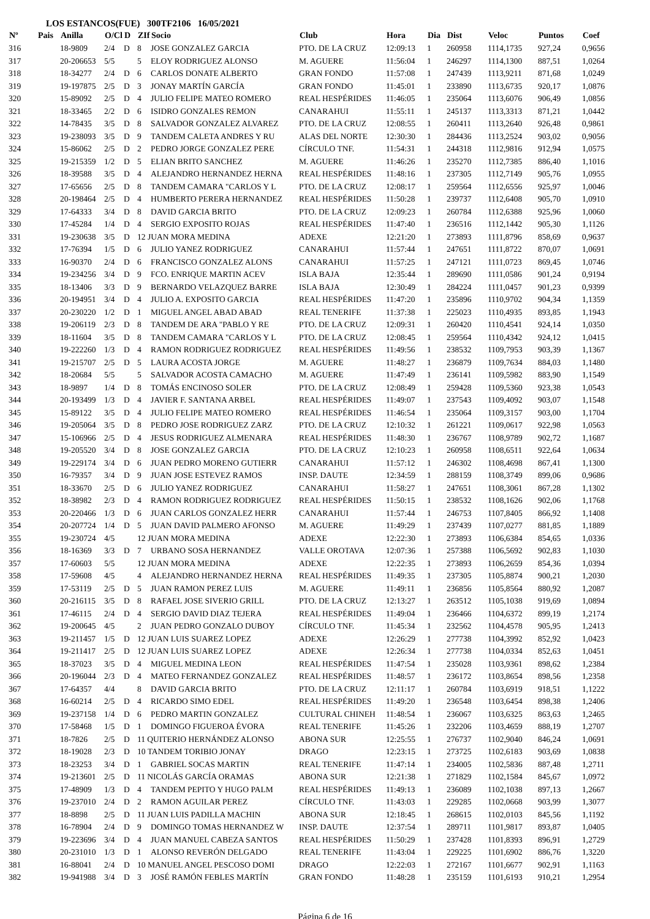LOS ESTANCOS(FUE) 300TF2106 16/05/2021
| Nº | Pais | Anilla | O/Cl | D | ZIf | Socio | Club | Hora | Dia | Dist | Veloc | Puntos | Coef |
| --- | --- | --- | --- | --- | --- | --- | --- | --- | --- | --- | --- | --- | --- |
| 316 | | 18-9809 | 2/4 | D | 8 | JOSE GONZALEZ GARCIA | PTO. DE LA CRUZ | 12:09:13 | 1 | 260958 | 1114,1735 | 927,24 | 0,9656 |
| 317 | | 20-206653 | 5/5 | | 5 | ELOY RODRIGUEZ ALONSO | M. AGUERE | 11:56:04 | 1 | 246297 | 1114,1300 | 887,51 | 1,0264 |
| 318 | | 18-34277 | 2/4 | D | 6 | CARLOS DONATE ALBERTO | GRAN FONDO | 11:57:08 | 1 | 247439 | 1113,9211 | 871,68 | 1,0249 |
| 319 | | 19-197875 | 2/5 | D | 3 | JONAY MARTÍN GARCÍA | GRAN FONDO | 11:45:01 | 1 | 233890 | 1113,6735 | 920,17 | 1,0876 |
| 320 | | 15-89092 | 2/5 | D | 4 | JULIO FELIPE MATEO ROMERO | REAL HESPÉRIDES | 11:46:05 | 1 | 235064 | 1113,6076 | 906,49 | 1,0856 |
| 321 | | 18-33465 | 2/2 | D | 6 | ISIDRO GONZALES REMON | CANARAHUI | 11:55:11 | 1 | 245137 | 1113,3313 | 871,21 | 1,0442 |
| 322 | | 14-78435 | 3/5 | D | 8 | SALVADOR GONZALEZ ALVAREZ | PTO. DE LA CRUZ | 12:08:55 | 1 | 260411 | 1113,2640 | 926,48 | 0,9861 |
| 323 | | 19-238093 | 3/5 | D | 9 | TANDEM CALETA ANDRES Y RU | ALAS DEL NORTE | 12:30:30 | 1 | 284436 | 1113,2524 | 903,02 | 0,9056 |
| 324 | | 15-86062 | 2/5 | D | 2 | PEDRO JORGE GONZALEZ PERE | CÍRCULO TNF. | 11:54:31 | 1 | 244318 | 1112,9816 | 912,94 | 1,0575 |
| 325 | | 19-215359 | 1/2 | D | 5 | ELIAN BRITO SANCHEZ | M. AGUERE | 11:46:26 | 1 | 235270 | 1112,7385 | 886,40 | 1,1016 |
| 326 | | 18-39588 | 3/5 | D | 4 | ALEJANDRO HERNANDEZ HERNA | REAL HESPÉRIDES | 11:48:16 | 1 | 237305 | 1112,7149 | 905,76 | 1,0955 |
| 327 | | 17-65656 | 2/5 | D | 8 | TANDEM CAMARA "CARLOS Y L | PTO. DE LA CRUZ | 12:08:17 | 1 | 259564 | 1112,6556 | 925,97 | 1,0046 |
| 328 | | 20-198464 | 2/5 | D | 4 | HUMBERTO PERERA HERNANDEZ | REAL HESPÉRIDES | 11:50:28 | 1 | 239737 | 1112,6408 | 905,70 | 1,0910 |
| 329 | | 17-64333 | 3/4 | D | 8 | DAVID GARCIA BRITO | PTO. DE LA CRUZ | 12:09:23 | 1 | 260784 | 1112,6388 | 925,96 | 1,0060 |
| 330 | | 17-45284 | 1/4 | D | 4 | SERGIO EXPOSITO ROJAS | REAL HESPÉRIDES | 11:47:40 | 1 | 236516 | 1112,1442 | 905,30 | 1,1126 |
| 331 | | 19-230638 | 3/5 | D | 12 JUAN MORA MEDINA | | ADEXE | 12:21:20 | 1 | 273893 | 1111,8796 | 858,69 | 0,9637 |
| 332 | | 17-76394 | 1/5 | D | 6 | JULIO YANEZ RODRIGUEZ | CANARAHUI | 11:57:44 | 1 | 247651 | 1111,8722 | 870,07 | 1,0691 |
| 333 | | 16-90370 | 2/4 | D | 6 | FRANCISCO GONZALEZ ALONS | CANARAHUI | 11:57:25 | 1 | 247121 | 1111,0723 | 869,45 | 1,0746 |
| 334 | | 19-234256 | 3/4 | D | 9 | FCO. ENRIQUE MARTIN ACEV | ISLA BAJA | 12:35:44 | 1 | 289690 | 1111,0586 | 901,24 | 0,9194 |
| 335 | | 18-13406 | 3/3 | D | 9 | BERNARDO VELAZQUEZ BARRE | ISLA BAJA | 12:30:49 | 1 | 284224 | 1111,0457 | 901,23 | 0,9399 |
| 336 | | 20-194951 | 3/4 | D | 4 | JULIO A. EXPOSITO GARCIA | REAL HESPÉRIDES | 11:47:20 | 1 | 235896 | 1110,9702 | 904,34 | 1,1359 |
| 337 | | 20-230220 | 1/2 | D | 1 | MIGUEL ANGEL ABAD ABAD | REAL TENERIFE | 11:37:38 | 1 | 225023 | 1110,4935 | 893,85 | 1,1943 |
| 338 | | 19-206119 | 2/3 | D | 8 | TANDEM DE ARA "PABLO Y RE | PTO. DE LA CRUZ | 12:09:31 | 1 | 260420 | 1110,4541 | 924,14 | 1,0350 |
| 339 | | 18-11604 | 3/5 | D | 8 | TANDEM CAMARA "CARLOS Y L | PTO. DE LA CRUZ | 12:08:45 | 1 | 259564 | 1110,4342 | 924,12 | 1,0415 |
| 340 | | 19-222260 | 1/3 | D | 4 | RAMON RODRIGUEZ RODRIGUEZ | REAL HESPÉRIDES | 11:49:56 | 1 | 238532 | 1109,7953 | 903,39 | 1,1367 |
| 341 | | 19-215707 | 2/5 | D | 5 | LAURA ACOSTA JORGE | M. AGUERE | 11:48:27 | 1 | 236879 | 1109,7634 | 884,03 | 1,1480 |
| 342 | | 18-20684 | 5/5 | | 5 | SALVADOR ACOSTA CAMACHO | M. AGUERE | 11:47:49 | 1 | 236141 | 1109,5982 | 883,90 | 1,1549 |
| 343 | | 18-9897 | 1/4 | D | 8 | TOMÁS ENCINOSO SOLER | PTO. DE LA CRUZ | 12:08:49 | 1 | 259428 | 1109,5360 | 923,38 | 1,0543 |
| 344 | | 20-193499 | 1/3 | D | 4 | JAVIER F. SANTANA ARBEL | REAL HESPÉRIDES | 11:49:07 | 1 | 237543 | 1109,4092 | 903,07 | 1,1548 |
| 345 | | 15-89122 | 3/5 | D | 4 | JULIO FELIPE MATEO ROMERO | REAL HESPÉRIDES | 11:46:54 | 1 | 235064 | 1109,3157 | 903,00 | 1,1704 |
| 346 | | 19-205064 | 3/5 | D | 8 | PEDRO JOSE RODRIGUEZ ZARZ | PTO. DE LA CRUZ | 12:10:32 | 1 | 261221 | 1109,0617 | 922,98 | 1,0563 |
| 347 | | 15-106966 | 2/5 | D | 4 | JESUS RODRIGUEZ ALMENARA | REAL HESPÉRIDES | 11:48:30 | 1 | 236767 | 1108,9789 | 902,72 | 1,1687 |
| 348 | | 19-205520 | 3/4 | D | 8 | JOSE GONZALEZ GARCIA | PTO. DE LA CRUZ | 12:10:23 | 1 | 260958 | 1108,6511 | 922,64 | 1,0634 |
| 349 | | 19-229174 | 3/4 | D | 6 | JUAN PEDRO MORENO GUTIERR | CANARAHUI | 11:57:12 | 1 | 246302 | 1108,4698 | 867,41 | 1,1300 |
| 350 | | 16-79357 | 3/4 | D | 9 | JUAN JOSE ESTEVEZ RAMOS | INSP. DAUTE | 12:34:59 | 1 | 288159 | 1108,3749 | 899,06 | 0,9686 |
| 351 | | 18-33670 | 2/5 | D | 6 | JULIO YANEZ RODRIGUEZ | CANARAHUI | 11:58:27 | 1 | 247651 | 1108,3061 | 867,28 | 1,1302 |
| 352 | | 18-38982 | 2/3 | D | 4 | RAMON RODRIGUEZ RODRIGUEZ | REAL HESPÉRIDES | 11:50:15 | 1 | 238532 | 1108,1626 | 902,06 | 1,1768 |
| 353 | | 20-220466 | 1/3 | D | 6 | JUAN CARLOS GONZALEZ HERR | CANARAHUI | 11:57:44 | 1 | 246753 | 1107,8405 | 866,92 | 1,1408 |
| 354 | | 20-207724 | 1/4 | D | 5 | JUAN DAVID PALMERO AFONSO | M. AGUERE | 11:49:29 | 1 | 237439 | 1107,0277 | 881,85 | 1,1889 |
| 355 | | 19-230724 | 4/5 | | 12 JUAN MORA MEDINA | | ADEXE | 12:22:30 | 1 | 273893 | 1106,6384 | 854,65 | 1,0336 |
| 356 | | 18-16369 | 3/3 | D | 7 | URBANO SOSA HERNANDEZ | VALLE OROTAVA | 12:07:36 | 1 | 257388 | 1106,5692 | 902,83 | 1,1030 |
| 357 | | 17-60603 | 5/5 | | 12 JUAN MORA MEDINA | | ADEXE | 12:22:35 | 1 | 273893 | 1106,2659 | 854,36 | 1,0394 |
| 358 | | 17-59608 | 4/5 | | 4 | ALEJANDRO HERNANDEZ HERNA | REAL HESPÉRIDES | 11:49:35 | 1 | 237305 | 1105,8874 | 900,21 | 1,2030 |
| 359 | | 17-53119 | 2/5 | D | 5 | JUAN RAMON PEREZ LUIS | M. AGUERE | 11:49:11 | 1 | 236856 | 1105,8564 | 880,92 | 1,2087 |
| 360 | | 20-216115 | 3/5 | D | 8 | RAFAEL JOSE SIVERIO GRILL | PTO. DE LA CRUZ | 12:13:27 | 1 | 263512 | 1105,1038 | 919,69 | 1,0894 |
| 361 | | 17-46115 | 2/4 | D | 4 | SERGIO DAVID DIAZ TEJERA | REAL HESPÉRIDES | 11:49:04 | 1 | 236466 | 1104,6372 | 899,19 | 1,2174 |
| 362 | | 19-200645 | 4/5 | | 2 | JUAN PEDRO GONZALO DUBOY | CÍRCULO TNF. | 11:45:34 | 1 | 232562 | 1104,4578 | 905,95 | 1,2413 |
| 363 | | 19-211457 | 1/5 | D | 12 JUAN LUIS SUAREZ LOPEZ | | ADEXE | 12:26:29 | 1 | 277738 | 1104,3992 | 852,92 | 1,0423 |
| 364 | | 19-211417 | 2/5 | D | 12 JUAN LUIS SUAREZ LOPEZ | | ADEXE | 12:26:34 | 1 | 277738 | 1104,0334 | 852,63 | 1,0451 |
| 365 | | 18-37023 | 3/5 | D | 4 | MIGUEL MEDINA LEON | REAL HESPÉRIDES | 11:47:54 | 1 | 235028 | 1103,9361 | 898,62 | 1,2384 |
| 366 | | 20-196044 | 2/3 | D | 4 | MATEO FERNANDEZ GONZALEZ | REAL HESPÉRIDES | 11:48:57 | 1 | 236172 | 1103,8654 | 898,56 | 1,2358 |
| 367 | | 17-64357 | 4/4 | | 8 | DAVID GARCIA BRITO | PTO. DE LA CRUZ | 12:11:17 | 1 | 260784 | 1103,6919 | 918,51 | 1,1222 |
| 368 | | 16-60214 | 2/5 | D | 4 | RICARDO SIMO EDEL | REAL HESPÉRIDES | 11:49:20 | 1 | 236548 | 1103,6454 | 898,38 | 1,2406 |
| 369 | | 19-237158 | 1/4 | D | 6 | PEDRO MARTIN GONZALEZ | CULTURAL CHINEH | 11:48:54 | 1 | 236067 | 1103,6325 | 863,63 | 1,2465 |
| 370 | | 17-58468 | 1/5 | D | 1 | DOMINGO FIGUEROA ÉVORA | REAL TENERIFE | 11:45:26 | 1 | 232206 | 1103,4659 | 888,19 | 1,2707 |
| 371 | | 18-7826 | 2/5 | D | 11 QUITERIO HERNÁNDEZ ALONSO | | ABONA SUR | 12:25:55 | 1 | 276737 | 1102,9040 | 846,24 | 1,0691 |
| 372 | | 18-19028 | 2/3 | D | 10 TANDEM TORIBIO JONAY | | DRAGO | 12:23:15 | 1 | 273725 | 1102,6183 | 903,69 | 1,0838 |
| 373 | | 18-23253 | 3/4 | D | 1 | GABRIEL SOCAS MARTIN | REAL TENERIFE | 11:47:14 | 1 | 234005 | 1102,5836 | 887,48 | 1,2711 |
| 374 | | 19-213601 | 2/5 | D | 11 NICOLÁS GARCÍA ORAMAS | | ABONA SUR | 12:21:38 | 1 | 271829 | 1102,1584 | 845,67 | 1,0972 |
| 375 | | 17-48909 | 1/3 | D | 4 | TANDEM PEPITO Y HUGO PALM | REAL HESPÉRIDES | 11:49:13 | 1 | 236089 | 1102,1038 | 897,13 | 1,2667 |
| 376 | | 19-237010 | 2/4 | D | 2 | RAMON AGUILAR PEREZ | CÍRCULO TNF. | 11:43:03 | 1 | 229285 | 1102,0668 | 903,99 | 1,3077 |
| 377 | | 18-8898 | 2/5 | D | 11 JUAN LUIS PADILLA MACHIN | | ABONA SUR | 12:18:45 | 1 | 268615 | 1102,0103 | 845,56 | 1,1192 |
| 378 | | 16-78904 | 2/4 | D | 9 | DOMINGO TOMAS HERNANDEZ W | INSP. DAUTE | 12:37:54 | 1 | 289711 | 1101,9817 | 893,87 | 1,0405 |
| 379 | | 19-223696 | 3/4 | D | 4 | JUAN MANUEL CABEZA SANTOS | REAL HESPÉRIDES | 11:50:29 | 1 | 237428 | 1101,8393 | 896,91 | 1,2729 |
| 380 | | 20-231010 | 1/3 | D | 1 | ALONSO REVERÓN DELGADO | REAL TENERIFE | 11:43:04 | 1 | 229225 | 1101,6902 | 886,76 | 1,3220 |
| 381 | | 16-88041 | 2/4 | D | 10 MANUEL ANGEL PESCOSO DOMI | | DRAGO | 12:22:03 | 1 | 272167 | 1101,6677 | 902,91 | 1,1163 |
| 382 | | 19-941988 | 3/4 | D | 3 | JOSÉ RAMÓN FEBLES MARTÍN | GRAN FONDO | 11:48:28 | 1 | 235159 | 1101,6193 | 910,21 | 1,2954 |
Página 6 de 16